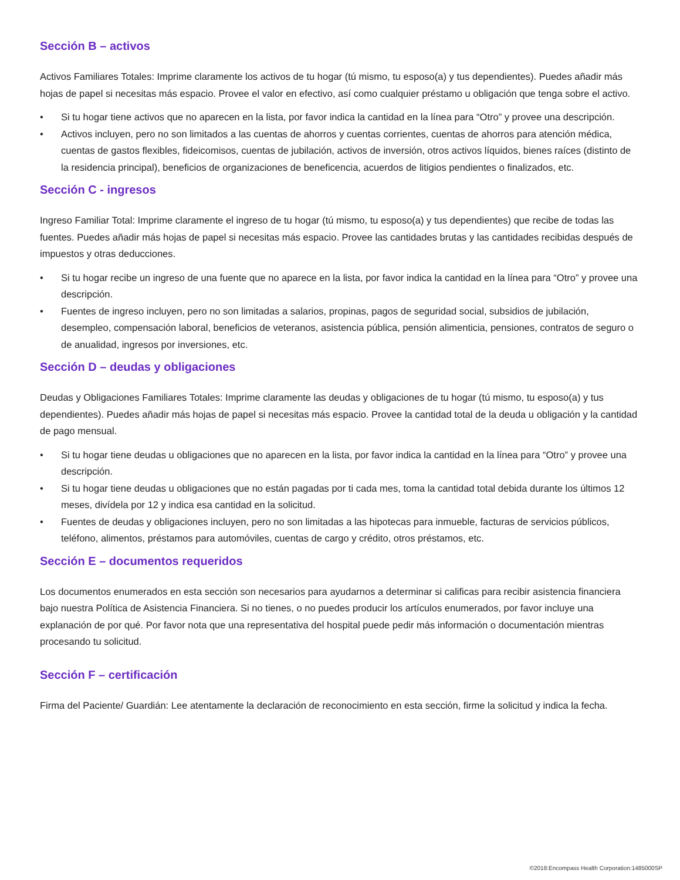Sección B – activos
Activos Familiares Totales: Imprime claramente los activos de tu hogar (tú mismo, tu esposo(a) y tus dependientes). Puedes añadir más hojas de papel si necesitas más espacio. Provee el valor en efectivo, así como cualquier préstamo u obligación que tenga sobre el activo.
• Si tu hogar tiene activos que no aparecen en la lista, por favor indica la cantidad en la línea para “Otro” y provee una descripción.
• Activos incluyen, pero no son limitados a las cuentas de ahorros y cuentas corrientes, cuentas de ahorros para atención médica, cuentas de gastos flexibles, fideicomisos, cuentas de jubilación, activos de inversión, otros activos líquidos, bienes raíces (distinto de la residencia principal), beneficios de organizaciones de beneficencia, acuerdos de litigios pendientes o finalizados, etc.
Sección C - ingresos
Ingreso Familiar Total: Imprime claramente el ingreso de tu hogar (tú mismo, tu esposo(a) y tus dependientes) que recibe de todas las fuentes. Puedes añadir más hojas de papel si necesitas más espacio. Provee las cantidades brutas y las cantidades recibidas después de impuestos y otras deducciones.
• Si tu hogar recibe un ingreso de una fuente que no aparece en la lista, por favor indica la cantidad en la línea para “Otro” y provee una descripción.
• Fuentes de ingreso incluyen, pero no son limitadas a salarios, propinas, pagos de seguridad social, subsidios de jubilación, desempleo, compensación laboral, beneficios de veteranos, asistencia pública, pensión alimenticia, pensiones, contratos de seguro o de anualidad, ingresos por inversiones, etc.
Sección D – deudas y obligaciones
Deudas y Obligaciones Familiares Totales: Imprime claramente las deudas y obligaciones de tu hogar (tú mismo, tu esposo(a) y tus dependientes). Puedes añadir más hojas de papel si necesitas más espacio. Provee la cantidad total de la deuda u obligación y la cantidad de pago mensual.
• Si tu hogar tiene deudas u obligaciones que no aparecen en la lista, por favor indica la cantidad en la línea para “Otro” y provee una descripción.
• Si tu hogar tiene deudas u obligaciones que no están pagadas por ti cada mes, toma la cantidad total debida durante los últimos 12 meses, divídela por 12 y indica esa cantidad en la solicitud.
• Fuentes de deudas y obligaciones incluyen, pero no son limitadas a las hipotecas para inmueble, facturas de servicios públicos, teléfono, alimentos, préstamos para automóviles, cuentas de cargo y crédito, otros préstamos, etc.
Sección E – documentos requeridos
Los documentos enumerados en esta sección son necesarios para ayudarnos a determinar si calificas para recibir asistencia financiera bajo nuestra Política de Asistencia Financiera. Si no tienes, o no puedes producir los artículos enumerados, por favor incluye una explanación de por qué. Por favor nota que una representativa del hospital puede pedir más información o documentación mientras procesando tu solicitud.
Sección F – certificación
Firma del Paciente/ Guardián: Lee atentamente la declaración de reconocimiento en esta sección, firme la solicitud y indica la fecha.
©2018:Encompass Health Corporation:1485000SP